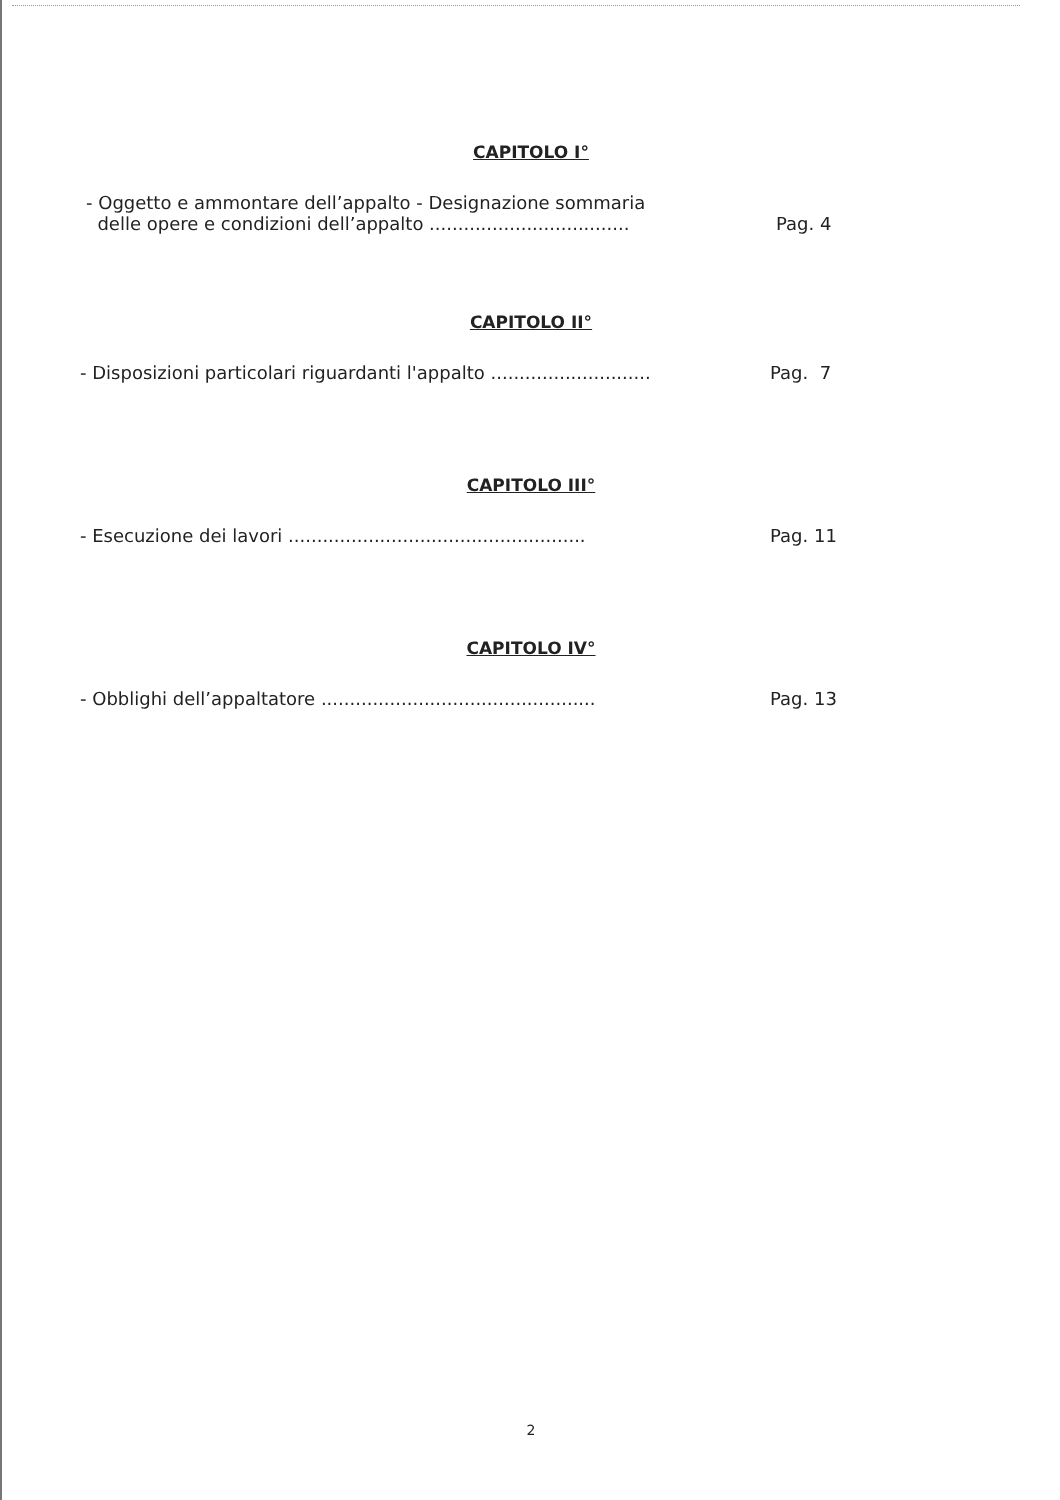CAPITOLO I°
- Oggetto e ammontare dell’appalto - Designazione sommaria
delle opere e condizioni dell’appalto ...................................
Pag. 4
CAPITOLO II°
- Disposizioni particolari riguardanti l'appalto ............................
Pag. 7
CAPITOLO III°
- Esecuzione dei lavori ....................................................
Pag. 11
CAPITOLO IV°
- Obblighi dell’appaltatore ................................................
Pag. 13
2